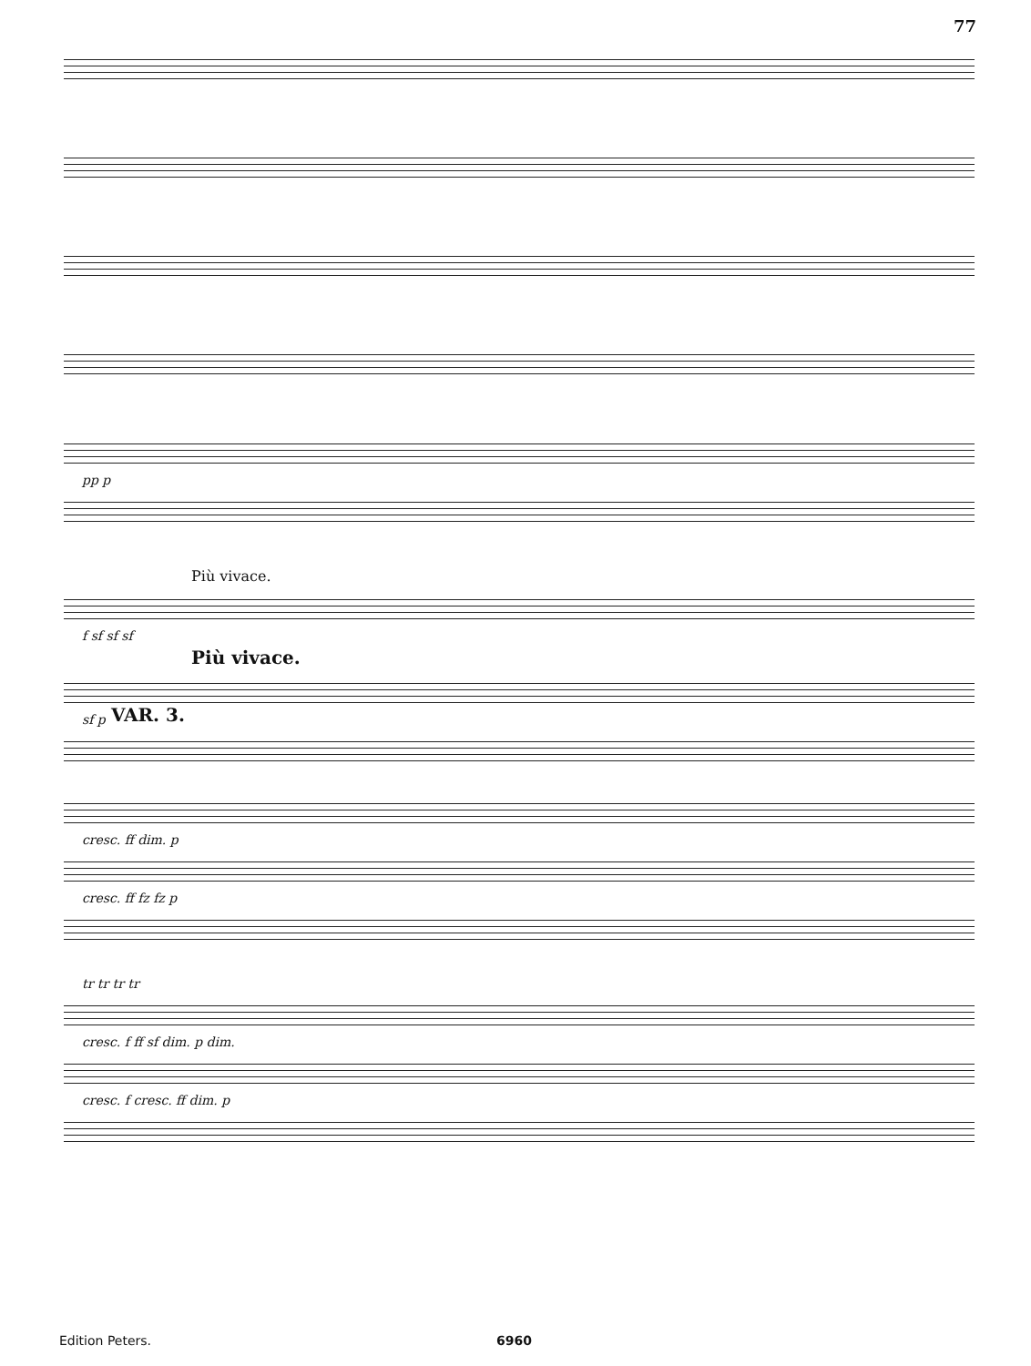77
pp p
Più vivace.
f sf sf sf
Più vivace.
VAR. 3.
sf p
cresc. ff dim. p
cresc. ff fz fz p
tr tr tr tr
cresc. f ff sf dim. p dim.
cresc. f cresc. ff dim. p
Edition Peters. 6960